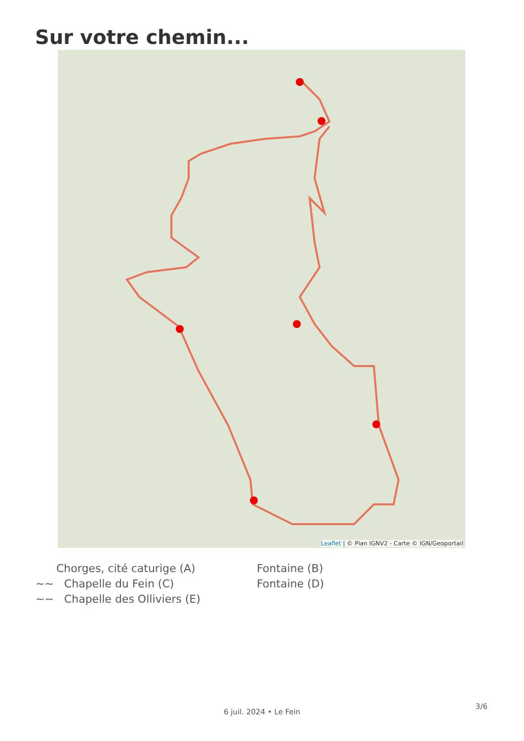Sur votre chemin...
Leaflet | © Plan IGNV2 - Carte © IGN/Geoportail
Chorges, cité caturige (A)
Fontaine (B)
~~ Chapelle du Fein (C)
Fontaine (D)
~~ Chapelle des Olliviers (E)
3/6
6 juil. 2024 • Le Fein